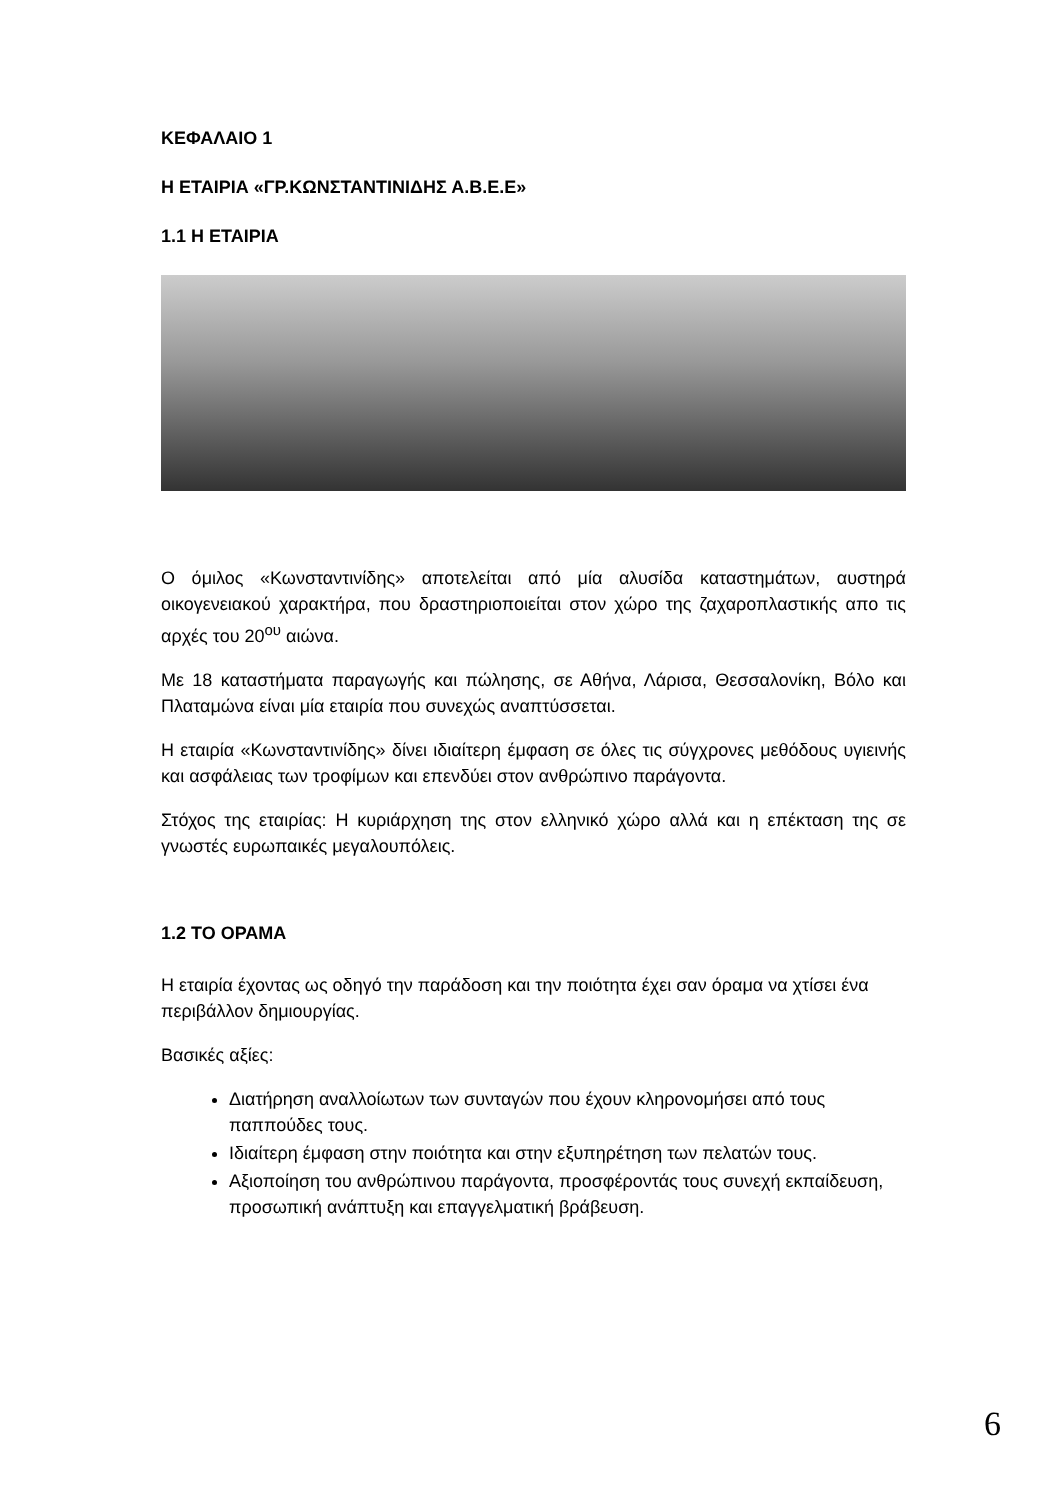ΚΕΦΑΛΑΙΟ 1
Η ΕΤΑΙΡΙΑ «ΓΡ.ΚΩΝΣΤΑΝΤΙΝΙΔΗΣ Α.Β.Ε.Ε»
1.1 Η ΕΤΑΙΡΙΑ
Ο όμιλος «Κωνσταντινίδης» αποτελείται από μία αλυσίδα καταστημάτων, αυστηρά οικογενειακού χαρακτήρα, που δραστηριοποιείται στον χώρο της ζαχαροπλαστικής απο τις αρχές του 20<sup>ου</sup> αιώνα.
Με 18 καταστήματα παραγωγής και πώλησης, σε Αθήνα, Λάρισα, Θεσσαλονίκη, Βόλο και Πλαταμώνα είναι μία εταιρία που συνεχώς αναπτύσσεται.
Η εταιρία «Κωνσταντινίδης» δίνει ιδιαίτερη έμφαση σε όλες τις σύγχρονες μεθόδους υγιεινής και ασφάλειας των τροφίμων και επενδύει στον ανθρώπινο παράγοντα.
Στόχος της εταιρίας: Η κυριάρχηση της στον ελληνικό χώρο αλλά και η επέκταση της σε γνωστές ευρωπαικές μεγαλουπόλεις.
1.2 ΤΟ ΟΡΑΜΑ
Η εταιρία έχοντας ως οδηγό την παράδοση και την ποιότητα έχει σαν όραμα να χτίσει ένα περιβάλλον δημιουργίας.
Βασικές αξίες:
Διατήρηση αναλλοίωτων των συνταγών που έχουν κληρονομήσει από τους παππούδες τους.
Ιδιαίτερη έμφαση στην ποιότητα και στην εξυπηρέτηση των πελατών τους.
Αξιοποίηση του ανθρώπινου παράγοντα, προσφέροντάς τους συνεχή εκπαίδευση, προσωπική ανάπτυξη και επαγγελματική βράβευση.
6